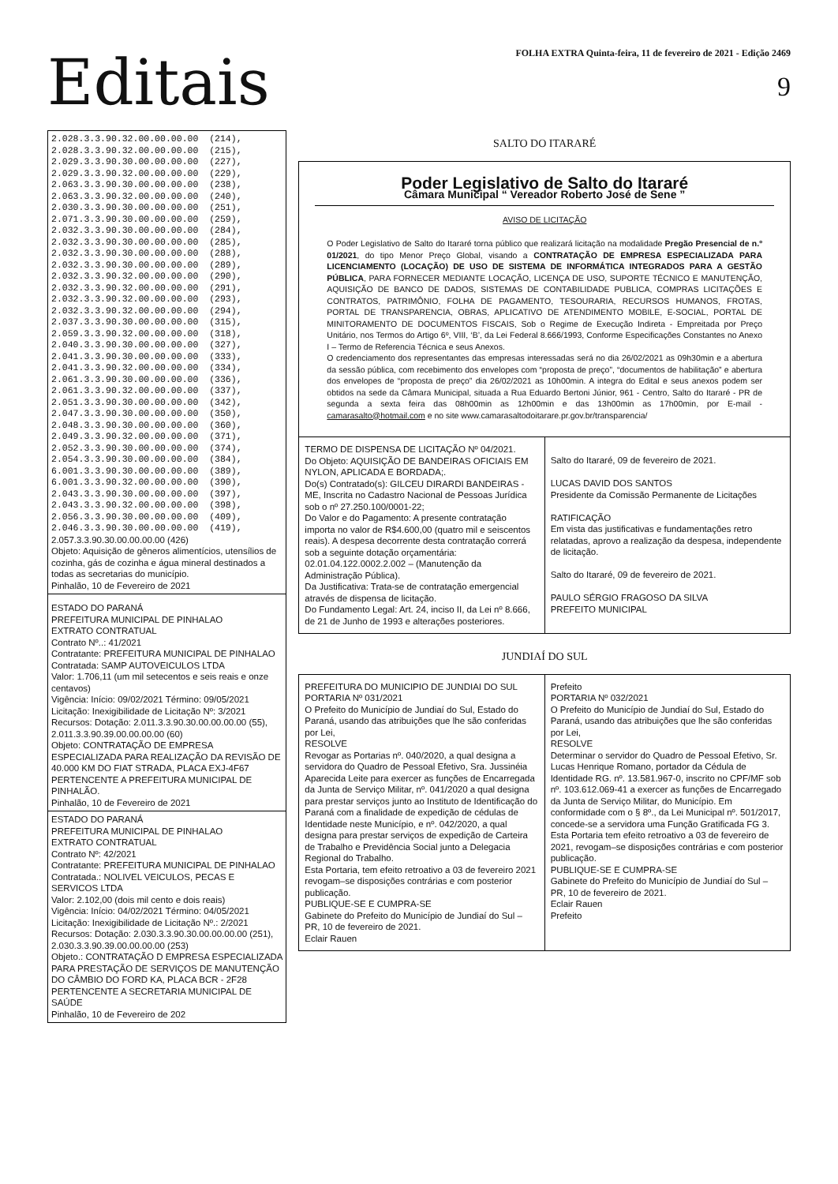Editais
FOLHA EXTRA Quinta-feira, 11 de fevereiro de 2021 - Edição 2469
9
2.028.3.3.90.32.00.00.00.00 (214), 2.028.3.3.90.32.00.00.00.00 (215), 2.029.3.3.90.30.00.00.00.00 (227), 2.029.3.3.90.32.00.00.00.00 (229), 2.063.3.3.90.30.00.00.00.00 (238), 2.063.3.3.90.32.00.00.00.00 (240), 2.030.3.3.90.30.00.00.00.00 (251), 2.071.3.3.90.30.00.00.00.00 (259), 2.032.3.3.90.30.00.00.00.00 (284), 2.032.3.3.90.30.00.00.00.00 (285), 2.032.3.3.90.30.00.00.00.00 (288), 2.032.3.3.90.30.00.00.00.00 (289), 2.032.3.3.90.32.00.00.00.00 (290), 2.032.3.3.90.32.00.00.00.00 (291), 2.032.3.3.90.32.00.00.00.00 (293), 2.032.3.3.90.32.00.00.00.00 (294), 2.037.3.3.90.30.00.00.00.00 (315), 2.059.3.3.90.32.00.00.00.00 (318), 2.040.3.3.90.30.00.00.00.00 (327), 2.041.3.3.90.30.00.00.00.00 (333), 2.041.3.3.90.32.00.00.00.00 (334), 2.061.3.3.90.30.00.00.00.00 (336), 2.061.3.3.90.32.00.00.00.00 (337), 2.051.3.3.90.30.00.00.00.00 (342), 2.047.3.3.90.30.00.00.00.00 (350), 2.048.3.3.90.30.00.00.00.00 (360), 2.049.3.3.90.32.00.00.00.00 (371), 2.052.3.3.90.30.00.00.00.00 (374), 2.054.3.3.90.30.00.00.00.00 (384), 6.001.3.3.90.30.00.00.00.00 (389), 6.001.3.3.90.32.00.00.00.00 (390), 2.043.3.3.90.30.00.00.00.00 (397), 2.043.3.3.90.32.00.00.00.00 (398), 2.056.3.3.90.30.00.00.00.00 (409), 2.046.3.3.90.30.00.00.00.00 (419),
2.057.3.3.90.30.00.00.00.00 (426)
Objeto: Aquisição de gêneros alimentícios, utensílios de cozinha, gás de cozinha e água mineral destinados a todas as secretarias do município.
Pinhalão, 10 de Fevereiro de 2021
ESTADO DO PARANÁ
PREFEITURA MUNICIPAL DE PINHALAO
EXTRATO CONTRATUAL
Contrato Nº..: 41/2021
Contratante: PREFEITURA MUNICIPAL DE PINHALAO
Contratada: SAMP AUTOVEICULOS LTDA
Valor: 1.706,11 (um mil setecentos e seis reais e onze centavos)
Vigência: Início: 09/02/2021 Término: 09/05/2021
Licitação: Inexigibilidade de Licitação Nº: 3/2021
Recursos: Dotação: 2.011.3.3.90.30.00.00.00.00 (55), 2.011.3.3.90.39.00.00.00.00 (60)
Objeto: CONTRATAÇÃO DE EMPRESA ESPECIALIZADA PARA REALIZAÇÃO DA REVISÃO DE 40.000 KM DO FIAT STRADA, PLACA EXJ-4F67 PERTENCENTE A PREFEITURA MUNICIPAL DE PINHALÃO.
Pinhalão, 10 de Fevereiro de 2021
ESTADO DO PARANÁ
PREFEITURA MUNICIPAL DE PINHALAO
EXTRATO CONTRATUAL
Contrato Nº: 42/2021
Contratante: PREFEITURA MUNICIPAL DE PINHALAO
Contratada.: NOLIVEL VEICULOS, PECAS E SERVICOS LTDA
Valor: 2.102,00 (dois mil cento e dois reais)
Vigência: Início: 04/02/2021 Término: 04/05/2021
Licitação: Inexigibilidade de Licitação Nº.: 2/2021
Recursos: Dotação: 2.030.3.3.90.30.00.00.00.00 (251), 2.030.3.3.90.39.00.00.00.00 (253)
Objeto.: CONTRATAÇÃO D EMPRESA ESPECIALIZADA PARA PRESTAÇÃO DE SERVIÇOS DE MANUTENÇÃO DO CÂMBIO DO FORD KA, PLACA BCR - 2F28 PERTENCENTE A SECRETARIA MUNICIPAL DE SAÚDE
Pinhalão, 10 de Fevereiro de 202
SALTO DO ITARARÉ
Poder Legislativo de Salto do Itararé
Câmara Municipal “ Vereador Roberto José de Sene ”
AVISO DE LICITAÇÃO
O Poder Legislativo de Salto do Itararé torna público que realizará licitação na modalidade Pregão Presencial de n.º 01/2021, do tipo Menor Preço Global, visando a CONTRATAÇÃO DE EMPRESA ESPECIALIZADA PARA LICENCIAMENTO (LOCAÇÃO) DE USO DE SISTEMA DE INFORMÁTICA INTEGRADOS PARA A GESTÃO PÚBLICA, PARA FORNECER MEDIANTE LOCAÇÃO, LICENÇA DE USO, SUPORTE TÉCNICO E MANUTENÇÃO, AQUISIÇÃO DE BANCO DE DADOS, SISTEMAS DE CONTABILIDADE PUBLICA, COMPRAS LICITAÇÕES E CONTRATOS, PATRIMÔNIO, FOLHA DE PAGAMENTO, TESOURARIA, RECURSOS HUMANOS, FROTAS, PORTAL DE TRANSPARENCIA, OBRAS, APLICATIVO DE ATENDIMENTO MOBILE, E-SOCIAL, PORTAL DE MINITORAMENTO DE DOCUMENTOS FISCAIS, Sob o Regime de Execução Indireta - Empreitada por Preço Unitário, nos Termos do Artigo 6º, VIII, ‘B’, da Lei Federal 8.666/1993, Conforme Especificações Constantes no Anexo I – Termo de Referencia Técnica e seus Anexos.
O credenciamento dos representantes das empresas interessadas será no dia 26/02/2021 as 09h30min e a abertura da sessão pública, com recebimento dos envelopes com “proposta de preço”, “documentos de habilitação” e abertura dos envelopes de “proposta de preço” dia 26/02/2021 as 10h00min. A integra do Edital e seus anexos podem ser obtidos na sede da Câmara Municipal, situada a Rua Eduardo Bertoni Júnior, 961 - Centro, Salto do Itararé - PR de segunda a sexta feira das 08h00min as 12h00min e das 13h00min as 17h00min, por E-mail - camarasalto@hotmail.com e no site www.camarasaltodoitarare.pr.gov.br/transparencia/
TERMO DE DISPENSA DE LICITAÇÃO Nº 04/2021.
Do Objeto: AQUISIÇÃO DE BANDEIRAS OFICIAIS EM NYLON, APLICADA E BORDADA;.
Do(s) Contratado(s): GILCEU DIRARDI BANDEIRAS - ME, Inscrita no Cadastro Nacional de Pessoas Jurídica sob o nº 27.250.100/0001-22;
Do Valor e do Pagamento: A presente contratação importa no valor de R$4.600,00 (quatro mil e seiscentos reais). A despesa decorrente desta contratação correrá sob a seguinte dotação orçamentária: 02.01.04.122.0002.2.002 – (Manutenção da Administração Pública).
Da Justificativa: Trata-se de contratação emergencial através de dispensa de licitação.
Do Fundamento Legal: Art. 24, inciso II, da Lei nº 8.666, de 21 de Junho de 1993 e alterações posteriores.
Salto do Itararé, 09 de fevereiro de 2021.
LUCAS DAVID DOS SANTOS
Presidente da Comissão Permanente de Licitações
RATIFICAÇÃO
Em vista das justificativas e fundamentações retro relatadas, aprovo a realização da despesa, independente de licitação.
Salto do Itararé, 09 de fevereiro de 2021.
PAULO SÉRGIO FRAGOSO DA SILVA
PREFEITO MUNICIPAL
JUNDIAÍ DO SUL
PREFEITURA DO MUNICIPIO DE JUNDIAI DO SUL
PORTARIA Nº 031/2021
O Prefeito do Município de Jundiaí do Sul, Estado do Paraná, usando das atribuições que lhe são conferidas por Lei,
RESOLVE
Revogar as Portarias nº. 040/2020, a qual designa a servidora do Quadro de Pessoal Efetivo, Sra. Jussinéia Aparecida Leite para exercer as funções de Encarregada da Junta de Serviço Militar, nº. 041/2020 a qual designa para prestar serviços junto ao Instituto de Identificação do Paraná com a finalidade de expedição de cédulas de Identidade neste Município, e nº. 042/2020, a qual designa para prestar serviços de expedição de Carteira de Trabalho e Previdência Social junto a Delegacia Regional do Trabalho.
Esta Portaria, tem efeito retroativo a 03 de fevereiro 2021 revogam–se disposições contrárias e com posterior publicação.
PUBLIQUE-SE E CUMPRA-SE
Gabinete do Prefeito do Município de Jundiaí do Sul – PR, 10 de fevereiro de 2021.
Eclair Rauen
Prefeito
PORTARIA Nº 032/2021
O Prefeito do Município de Jundiaí do Sul, Estado do Paraná, usando das atribuições que lhe são conferidas por Lei,
RESOLVE
Determinar o servidor do Quadro de Pessoal Efetivo, Sr. Lucas Henrique Romano, portador da Cédula de Identidade RG. nº. 13.581.967-0, inscrito no CPF/MF sob nº. 103.612.069-41 a exercer as funções de Encarregado da Junta de Serviço Militar, do Município. Em conformidade com o § 8º., da Lei Municipal nº. 501/2017, concede-se a servidora uma Função Gratificada FG 3.
Esta Portaria tem efeito retroativo a 03 de fevereiro de 2021, revogam–se disposições contrárias e com posterior publicação.
PUBLIQUE-SE E CUMPRA-SE
Gabinete do Prefeito do Município de Jundiaí do Sul – PR, 10 de fevereiro de 2021.
Eclair Rauen
Prefeito